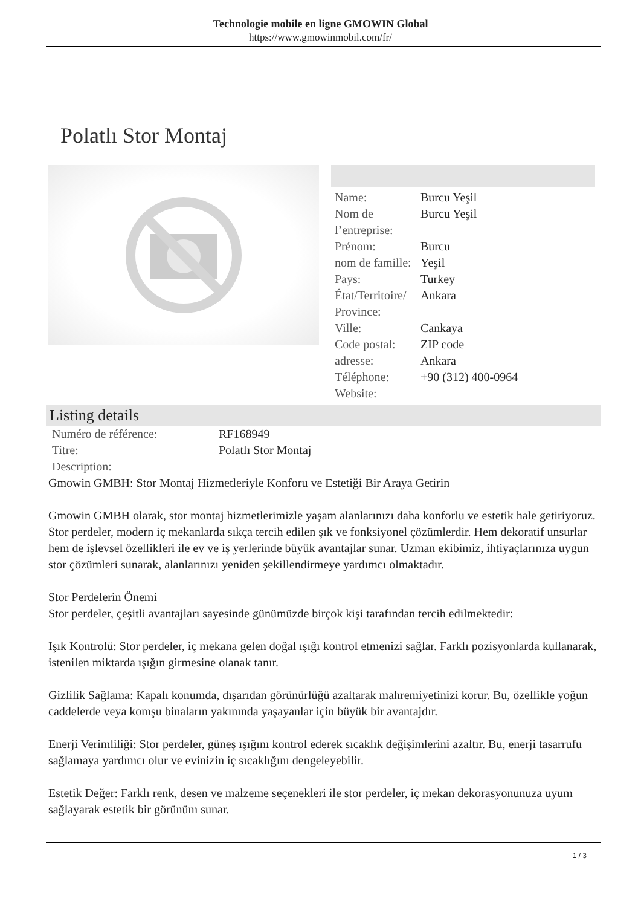Technologie mobile en ligne GMOWIN Global
https://www.gmowinmobil.com/fr/
Polatlı Stor Montaj
| Name: | Burcu Yeşil |
| Nom de l’entreprise: | Burcu Yeşil |
| Prénom: | Burcu |
| nom de famille: | Yeşil |
| Pays: | Turkey |
| État/Territoire/ Province: | Ankara |
| Ville: | Cankaya |
| Code postal: | ZIP code |
| adresse: | Ankara |
| Téléphone: | +90 (312) 400-0964 |
| Website: | |
Listing details
| Numéro de référence: | RF168949 |
| Titre: | Polatlı Stor Montaj |
| Description: | |
Gmowin GMBH: Stor Montaj Hizmetleriyle Konforu ve Estetiği Bir Araya Getirin
Gmowin GMBH olarak, stor montaj hizmetlerimizle yaşam alanlarınızı daha konforlu ve estetik hale getiriyoruz. Stor perdeler, modern iç mekanlarda sıkça tercih edilen şık ve fonksiyonel çözümlerdir. Hem dekoratif unsurlar hem de işlevsel özellikleri ile ev ve iş yerlerinde büyük avantajlar sunar. Uzman ekibimiz, ihtiyaçlarınıza uygun stor çözümleri sunarak, alanlarınızı yeniden şekillendirmeye yardımcı olmaktadır.
Stor Perdelerin Önemi
Stor perdeler, çeşitli avantajları sayesinde günümüzde birçok kişi tarafından tercih edilmektedir:
Işık Kontrolü: Stor perdeler, iç mekana gelen doğal ışığı kontrol etmenizi sağlar. Farklı pozisyonlarda kullanarak, istenilen miktarda ışığın girmesine olanak tanır.
Gizlilik Sağlama: Kapalı konumda, dışarıdan görünürlüğü azaltarak mahremiyetinizi korur. Bu, özellikle yoğun caddelerde veya komşu binaların yakınında yaşayanlar için büyük bir avantajdır.
Enerji Verimliliği: Stor perdeler, güneş ışığını kontrol ederek sıcaklık değişimlerini azaltır. Bu, enerji tasarrufu sağlamaya yardımcı olur ve evinizin iç sıcaklığını dengeleyebilir.
Estetik Değer: Farklı renk, desen ve malzeme seçenekleri ile stor perdeler, iç mekan dekorasyonunuza uyum sağlayarak estetik bir görünüm sunar.
1 / 3